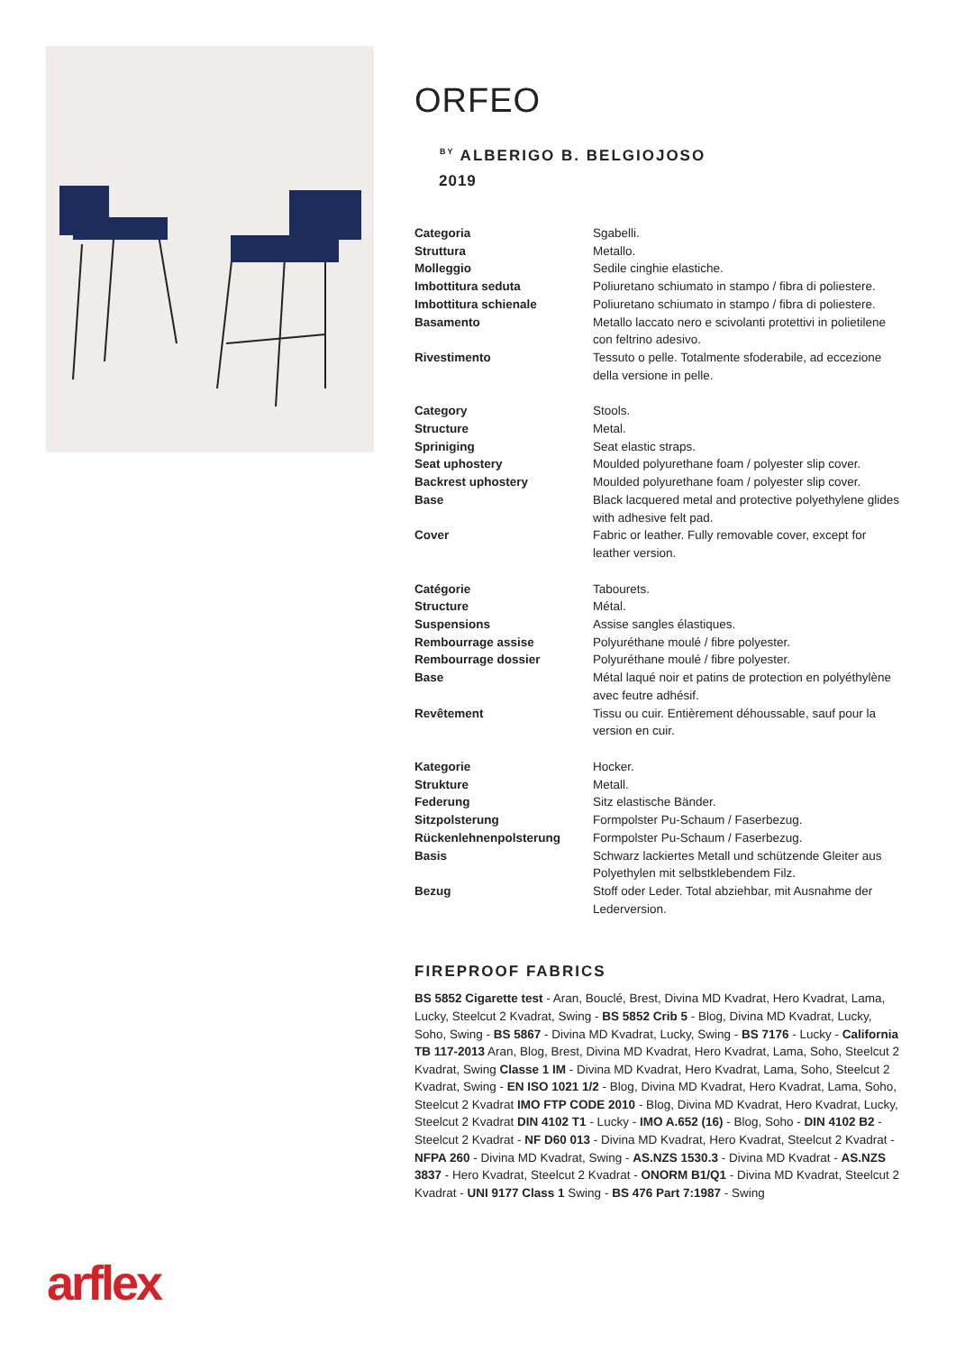ORFEO
<sup>BY</sup> ALBERIGO B. BELGIOJOSO
2019
| Categoria | Sgabelli. |
| Struttura | Metallo. |
| Molleggio | Sedile cinghie elastiche. |
| Imbottitura seduta | Poliuretano schiumato in stampo / fibra di poliestere. |
| Imbottitura schienale | Poliuretano schiumato in stampo / fibra di poliestere. |
| Basamento | Metallo laccato nero e scivolanti protettivi in polietilene con feltrino adesivo. |
| Rivestimento | Tessuto o pelle. Totalmente sfoderabile, ad eccezione della versione in pelle. |
| Category | Stools. |
| Structure | Metal. |
| Spriniging | Seat elastic straps. |
| Seat uphostery | Moulded polyurethane foam / polyester slip cover. |
| Backrest uphostery | Moulded polyurethane foam / polyester slip cover. |
| Base | Black lacquered metal and protective polyethylene glides with adhesive felt pad. |
| Cover | Fabric or leather. Fully removable cover, except for leather version. |
| Catégorie | Tabourets. |
| Structure | Métal. |
| Suspensions | Assise sangles élastiques. |
| Rembourrage assise | Polyuréthane moulé / fibre polyester. |
| Rembourrage dossier | Polyuréthane moulé / fibre polyester. |
| Base | Métal laqué noir et patins de protection en polyéthylène avec feutre adhésif. |
| Revêtement | Tissu ou cuir. Entièrement déhoussable, sauf pour la version en cuir. |
| Kategorie | Hocker. |
| Strukture | Metall. |
| Federung | Sitz elastische Bänder. |
| Sitzpolsterung | Formpolster Pu-Schaum / Faserbezug. |
| Rückenlehnenpolsterung | Formpolster Pu-Schaum / Faserbezug. |
| Basis | Schwarz lackiertes Metall und schützende Gleiter aus Polyethylen mit selbstklebendem Filz. |
| Bezug | Stoff oder Leder. Total abziehbar, mit Ausnahme der Lederversion. |
FIREPROOF FABRICS
BS 5852 Cigarette test - Aran, Bouclé, Brest, Divina MD Kvadrat, Hero Kvadrat, Lama, Lucky, Steelcut 2 Kvadrat, Swing - BS 5852 Crib 5 - Blog, Divina MD Kvadrat, Lucky, Soho, Swing - BS 5867 - Divina MD Kvadrat, Lucky, Swing - BS 7176 - Lucky - California TB 117-2013 Aran, Blog, Brest, Divina MD Kvadrat, Hero Kvadrat, Lama, Soho, Steelcut 2 Kvadrat, Swing Classe 1 IM - Divina MD Kvadrat, Hero Kvadrat, Lama, Soho, Steelcut 2 Kvadrat, Swing - EN ISO 1021 1/2 - Blog, Divina MD Kvadrat, Hero Kvadrat, Lama, Soho, Steelcut 2 Kvadrat IMO FTP CODE 2010 - Blog, Divina MD Kvadrat, Hero Kvadrat, Lucky, Steelcut 2 Kvadrat DIN 4102 T1 - Lucky - IMO A.652 (16) - Blog, Soho - DIN 4102 B2 - Steelcut 2 Kvadrat - NF D60 013 - Divina MD Kvadrat, Hero Kvadrat, Steelcut 2 Kvadrat - NFPA 260 - Divina MD Kvadrat, Swing - AS.NZS 1530.3 - Divina MD Kvadrat - AS.NZS 3837 - Hero Kvadrat, Steelcut 2 Kvadrat - ONORM B1/Q1 - Divina MD Kvadrat, Steelcut 2 Kvadrat - UNI 9177 Class 1 Swing - BS 476 Part 7:1987 - Swing
arflex